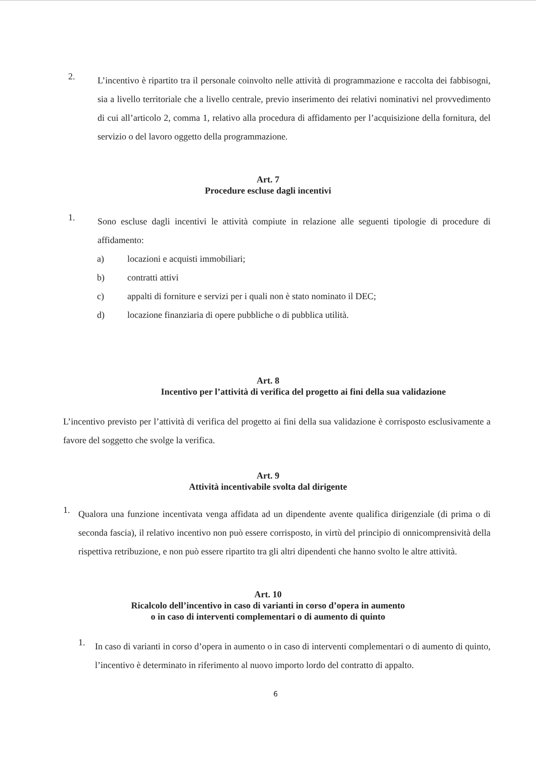2.
L’incentivo è ripartito tra il personale coinvolto nelle attività di programmazione e raccolta dei fabbisogni, sia a livello territoriale che a livello centrale, previo inserimento dei relativi nominativi nel provvedimento di cui all’articolo 2, comma 1, relativo alla procedura di affidamento per l’acquisizione della fornitura, del servizio o del lavoro oggetto della programmazione.
Art. 7
Procedure escluse dagli incentivi
1.
Sono escluse dagli incentivi le attività compiute in relazione alle seguenti tipologie di procedure di affidamento:
a) locazioni e acquisti immobiliari;
b) contratti attivi
c) appalti di forniture e servizi per i quali non è stato nominato il DEC;
d) locazione finanziaria di opere pubbliche o di pubblica utilità.
Art. 8
Incentivo per l’attività di verifica del progetto ai fini della sua validazione
L’incentivo previsto per l’attività di verifica del progetto ai fini della sua validazione è corrisposto esclusivamente a favore del soggetto che svolge la verifica.
Art. 9
Attività incentivabile svolta dal dirigente
1.
Qualora una funzione incentivata venga affidata ad un dipendente avente qualifica dirigenziale (di prima o di seconda fascia), il relativo incentivo non può essere corrisposto, in virtù del principio di onnicomprensività della rispettiva retribuzione, e non può essere ripartito tra gli altri dipendenti che hanno svolto le altre attività.
Art. 10
Ricalcolo dell’incentivo in caso di varianti in corso d’opera in aumento
o in caso di interventi complementari o di aumento di quinto
1.
In caso di varianti in corso d’opera in aumento o in caso di interventi complementari o di aumento di quinto, l’incentivo è determinato in riferimento al nuovo importo lordo del contratto di appalto.
6